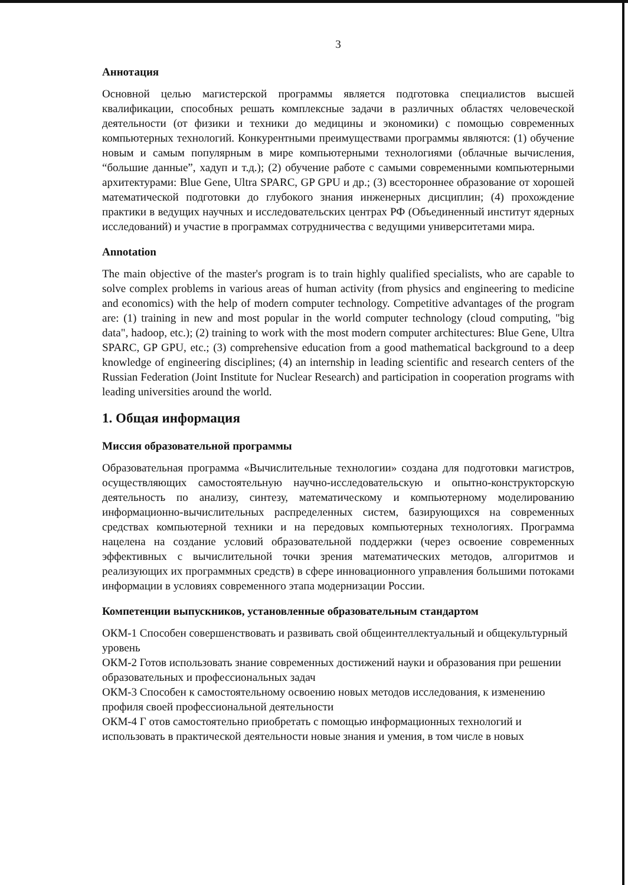3
Аннотация
Основной целью магистерской программы является подготовка специалистов высшей квалификации, способных решать комплексные задачи в различных областях человеческой деятельности (от физики и техники до медицины и экономики) с помощью современных компьютерных технологий. Конкурентными преимуществами программы являются: (1) обучение новым и самым популярным в мире компьютерными технологиями (облачные вычисления, “большие данные”, хадуп и т.д.); (2) обучение работе с самыми современными компьютерными архитектурами: Blue Gene, Ultra SPARC, GP GPU и др.; (3) всестороннее образование от хорошей математической подготовки до глубокого знания инженерных дисциплин; (4) прохождение практики в ведущих научных и исследовательских центрах РФ (Объединенный институт ядерных исследований) и участие в программах сотрудничества с ведущими университетами мира.
Annotation
The main objective of the master's program is to train highly qualified specialists, who are capable to solve complex problems in various areas of human activity (from physics and engineering to medicine and economics) with the help of modern computer technology. Competitive advantages of the program are: (1) training in new and most popular in the world computer technology (cloud computing, "big data", hadoop, etc.); (2) training to work with the most modern computer architectures: Blue Gene, Ultra SPARC, GP GPU, etc.; (3) comprehensive education from a good mathematical background to a deep knowledge of engineering disciplines; (4) an internship in leading scientific and research centers of the Russian Federation (Joint Institute for Nuclear Research) and participation in cooperation programs with leading universities around the world.
1. Общая информация
Миссия образовательной программы
Образовательная программа «Вычислительные технологии» создана для подготовки магистров, осуществляющих самостоятельную научно-исследовательскую и опытно-конструкторскую деятельность по анализу, синтезу, математическому и компьютерному моделированию информационно-вычислительных распределенных систем, базирующихся на современных средствах компьютерной техники и на передовых компьютерных технологиях. Программа нацелена на создание условий образовательной поддержки (через освоение современных эффективных с вычислительной точки зрения математических методов, алгоритмов и реализующих их программных средств) в сфере инновационного управления большими потоками информации в условиях современного этапа модернизации России.
Компетенции выпускников, установленные образовательным стандартом
ОКМ-1 Способен совершенствовать и развивать свой общеинтеллектуальный и общекультурный уровень
ОКМ-2 Готов использовать знание современных достижений науки и образования при решении образовательных и профессиональных задач
ОКМ-3 Способен к самостоятельному освоению новых методов исследования, к изменению профиля своей профессиональной деятельности
ОКМ-4 Г отов самостоятельно приобретать с помощью информационных технологий и использовать в практической деятельности новые знания и умения, в том числе в новых